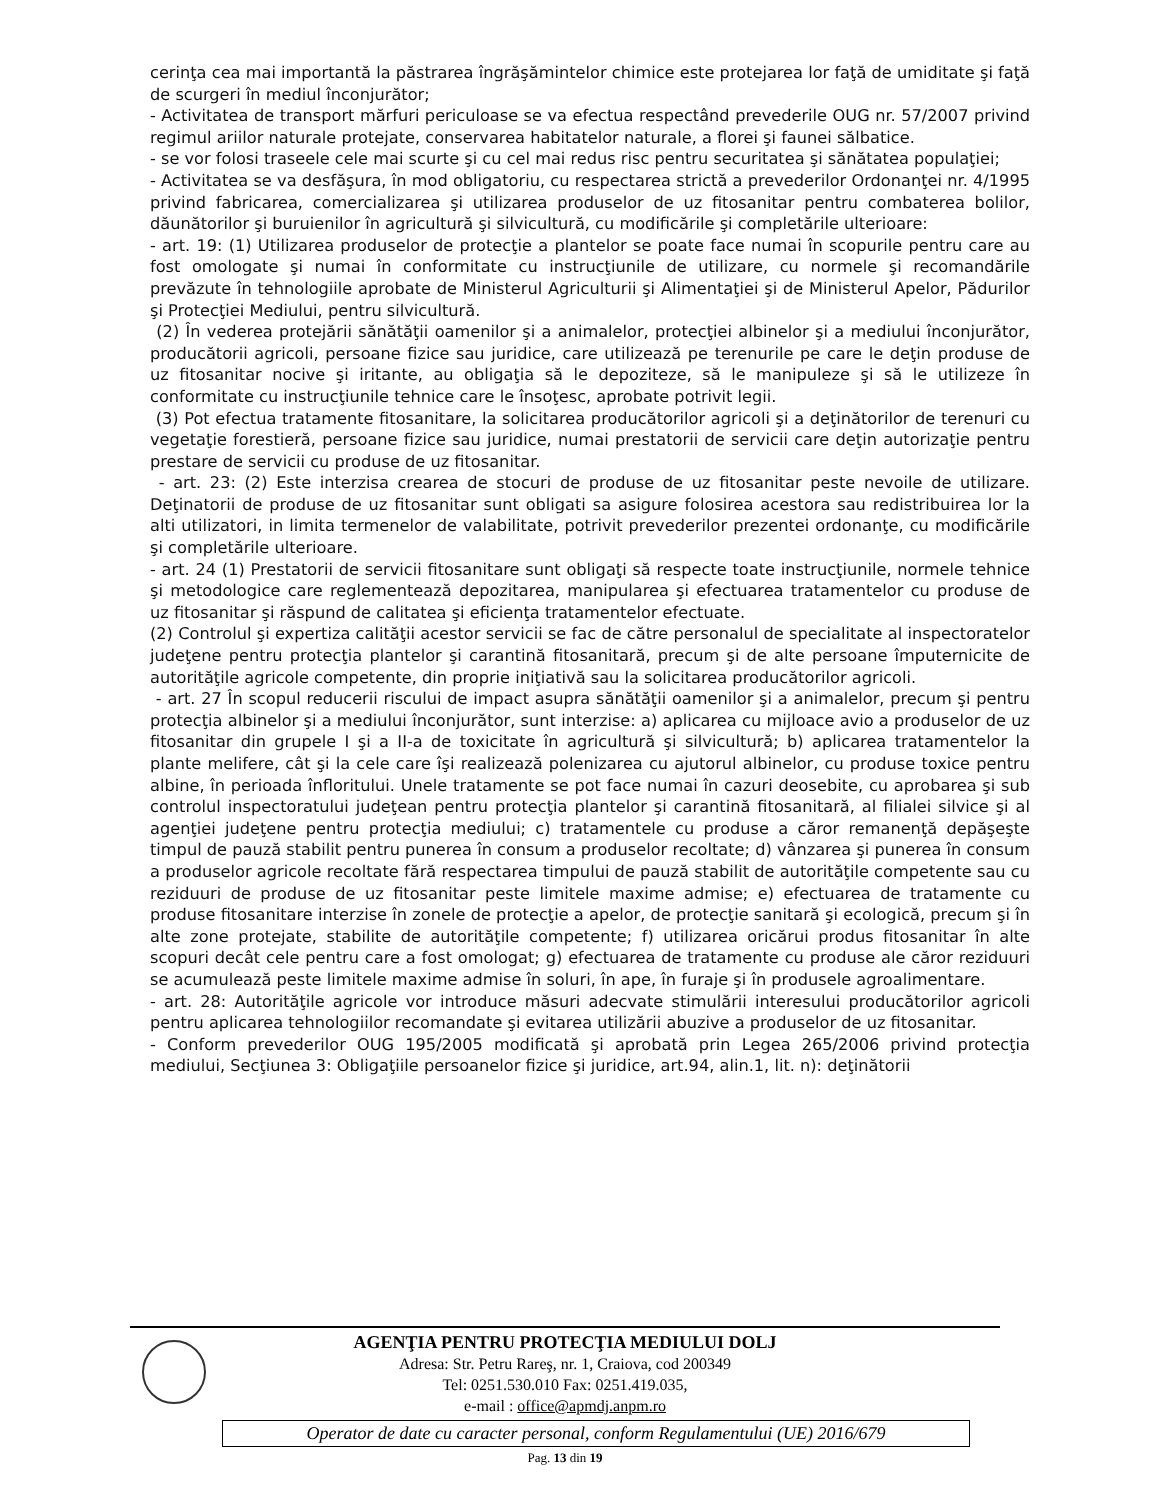cerinţa cea mai importantă la păstrarea îngrăşămintelor chimice este protejarea lor faţă de umiditate şi faţă de scurgeri în mediul înconjurător;
- Activitatea de transport mărfuri periculoase se va efectua respectând prevederile OUG nr. 57/2007 privind regimul ariilor naturale protejate, conservarea habitatelor naturale, a florei şi faunei sălbatice.
- se vor folosi traseele cele mai scurte şi cu cel mai redus risc pentru securitatea şi sănătatea populaţiei;
- Activitatea se va desfăşura, în mod obligatoriu, cu respectarea strictă a prevederilor Ordonanţei nr. 4/1995 privind fabricarea, comercializarea şi utilizarea produselor de uz fitosanitar pentru combaterea bolilor, dăunătorilor şi buruienilor în agricultură şi silvicultură, cu modificările şi completările ulterioare:
- art. 19: (1) Utilizarea produselor de protecţie a plantelor se poate face numai în scopurile pentru care au fost omologate şi numai în conformitate cu instrucţiunile de utilizare, cu normele şi recomandările prevăzute în tehnologiile aprobate de Ministerul Agriculturii şi Alimentaţiei şi de Ministerul Apelor, Pădurilor şi Protecţiei Mediului, pentru silvicultură.
(2) În vederea protejării sănătăţii oamenilor şi a animalelor, protecţiei albinelor şi a mediului înconjurător, producătorii agricoli, persoane fizice sau juridice, care utilizează pe terenurile pe care le deţin produse de uz fitosanitar nocive şi iritante, au obligaţia să le depoziteze, să le manipuleze şi să le utilizeze în conformitate cu instrucţiunile tehnice care le însoţesc, aprobate potrivit legii.
(3) Pot efectua tratamente fitosanitare, la solicitarea producătorilor agricoli şi a deţinătorilor de terenuri cu vegetaţie forestieră, persoane fizice sau juridice, numai prestatorii de servicii care deţin autorizaţie pentru prestare de servicii cu produse de uz fitosanitar.
- art. 23: (2) Este interzisa crearea de stocuri de produse de uz fitosanitar peste nevoile de utilizare. Deţinatorii de produse de uz fitosanitar sunt obligati sa asigure folosirea acestora sau redistribuirea lor la alti utilizatori, in limita termenelor de valabilitate, potrivit prevederilor prezentei ordonanţe, cu modificările şi completările ulterioare.
- art. 24 (1) Prestatorii de servicii fitosanitare sunt obligaţi să respecte toate instrucţiunile, normele tehnice şi metodologice care reglementează depozitarea, manipularea şi efectuarea tratamentelor cu produse de uz fitosanitar şi răspund de calitatea şi eficienţa tratamentelor efectuate.
(2) Controlul şi expertiza calităţii acestor servicii se fac de către personalul de specialitate al inspectoratelor judeţene pentru protecţia plantelor şi carantină fitosanitară, precum şi de alte persoane împuternicite de autorităţile agricole competente, din proprie iniţiativă sau la solicitarea producătorilor agricoli.
- art. 27 În scopul reducerii riscului de impact asupra sănătăţii oamenilor şi a animalelor, precum şi pentru protecţia albinelor şi a mediului înconjurător, sunt interzise: a) aplicarea cu mijloace avio a produselor de uz fitosanitar din grupele I şi a II-a de toxicitate în agricultură şi silvicultură; b) aplicarea tratamentelor la plante melifere, cât şi la cele care îşi realizează polenizarea cu ajutorul albinelor, cu produse toxice pentru albine, în perioada înfloritului. Unele tratamente se pot face numai în cazuri deosebite, cu aprobarea şi sub controlul inspectoratului judeţean pentru protecţia plantelor şi carantină fitosanitară, al filialei silvice şi al agenţiei judeţene pentru protecţia mediului; c) tratamentele cu produse a căror remanenţă depăşeşte timpul de pauză stabilit pentru punerea în consum a produselor recoltate; d) vânzarea şi punerea în consum a produselor agricole recoltate fără respectarea timpului de pauză stabilit de autorităţile competente sau cu reziduuri de produse de uz fitosanitar peste limitele maxime admise; e) efectuarea de tratamente cu produse fitosanitare interzise în zonele de protecţie a apelor, de protecţie sanitară şi ecologică, precum şi în alte zone protejate, stabilite de autorităţile competente; f) utilizarea oricărui produs fitosanitar în alte scopuri decât cele pentru care a fost omologat; g) efectuarea de tratamente cu produse ale căror reziduuri se acumulează peste limitele maxime admise în soluri, în ape, în furaje şi în produsele agroalimentare.
- art. 28: Autorităţile agricole vor introduce măsuri adecvate stimulării interesului producătorilor agricoli pentru aplicarea tehnologiilor recomandate şi evitarea utilizării abuzive a produselor de uz fitosanitar.
- Conform prevederilor OUG 195/2005 modificată şi aprobată prin Legea 265/2006 privind protecţia mediului, Secţiunea 3: Obligaţiile persoanelor fizice şi juridice, art.94, alin.1, lit. n): deţinătorii
AGENŢIA PENTRU PROTECŢIA MEDIULUI DOLJ
Adresa: Str. Petru Rareş, nr. 1, Craiova, cod 200349
Tel: 0251.530.010 Fax: 0251.419.035,
e-mail : office@apmdj.anpm.ro
Operator de date cu caracter personal, conform Regulamentului (UE) 2016/679
Pag. 13 din 19